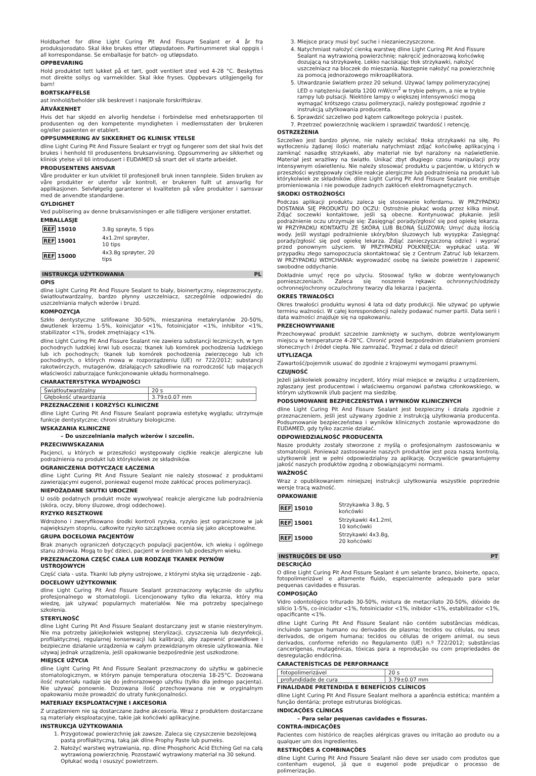Holdbarhet for dline Light Curing Pit And Fissure Sealant er 4 år fra produksjonsdato. Skal ikke brukes etter utløpsdatoen. Partinummeret skal oppgis i all korrespondanse. Se emballasje for batch- og utløpsdato.
OPPBEVARING
Hold produktet tett lukket på et tørt, godt ventilert sted ved 4-28 °C. Beskyttes mot direkte sollys og varmekilder. Skal ikke fryses. Oppbevars utilgjengelig for barn!
BORTSKAFFELSE
ast innhold/beholder slik beskrevet i nasjonale forskriftskrav.
ÅRVÅKENHET
Hvis det har skjedd en alvorlig hendelse i forbindelse med enhetsrapporten til produsenten og den kompetente myndigheten i medlemsstaten der brukeren og/eller pasienten er etablert.
OPPSUMMERING AV SIKKERHET OG KLINISK YTELSE
dline Light Curing Pit And Fissure Sealant er trygt og fungerer som det skal hvis det brukes i henhold til produsentens bruksanvisning. Oppsummering av sikkerhet og klinisk ytelse vil bli introdusert i EUDAMED så snart det vil starte arbeidet.
PRODUSENTENS ANSVAR
Våre produkter er kun utviklet til profesjonell bruk innen tannpleie. Siden bruken av våre produkter er utenfor vår kontroll, er brukeren fullt ut ansvarlig for applikasjonen. Selvfølgelig garanterer vi kvaliteten på våre produkter i samsvar med de anvendte standardene.
GYLDIGHET
Ved publisering av denne bruksanvisningen er alle tidligere versjoner erstattet.
EMBALLASJE
| REF 15010 | 3.8g sprøyte, 5 tips |
| REF 15001 | 4x1.2ml sprøyter, 10 tips |
| REF 15000 | 4x3.8g sprøyter, 20 tips |
INSTRUKCJA UŻYTKOWANIA PL
OPIS
dline Light Curing Pit And Fissure Sealant to biały, bioinertyczny, nieprzezroczysty, światłoutwardzalny, bardzo płynny uszczelniacz, szczególnie odpowiedni do uszczelniania małych wżerów i bruzd.
KOMPOZYCJA
Szkło dentystyczne szlifowane 30-50%, mieszanina metakrylanów 20-50%, dwutlenek krzemu 1-5%, koinicjator <1%, fotoinicjator <1%, inhibitor <1%, stabilizator <1%, środek zmętniający <1%.
dline Light Curing Pit And Fissure Sealant nie zawiera substancji leczniczych, w tym pochodnych ludzkiej krwi lub osocza; tkanek lub komórek pochodzenia ludzkiego lub ich pochodnych; tkanek lub komórek pochodzenia zwierzęcego lub ich pochodnych, o których mowa w rozporządzeniu (UE) nr 722/2012; substancji rakotwórczych, mutagenów, działających szkodliwie na rozrodczość lub mających właściwości zaburzające funkcjonowanie układu hormonalnego.
CHARAKTERYSTYKA WYDAJNOŚCI
| Światłoutwardzalny | 20 s |
| Głębokość utwardzania | 3.79±0.07 mm |
PRZEZNACZENIE I KORZYŚCI KLINICZNE
dline Light Curing Pit And Fissure Sealant poprawia estetykę wyglądu; utrzymuje funkcje dentystyczne; chroni struktury biologiczne.
WSKAZANIA KLINICZNE
– Do uszczelniania małych wżerów i szczelin.
PRZECIWWSKAZANIA
Pacjenci, u których w przeszłości występowały ciężkie reakcje alergiczne lub podrażnienia na produkt lub którykolwiek ze składników.
OGRANICZENIA DOTYCZĄCE ŁĄCZENIA
dline Light Curing Pit And Fissure Sealant nie należy stosować z produktami zawierającymi eugenol, ponieważ eugenol może zakłócać proces polimeryzacji.
NIEPOŻĄDANE SKUTKI UBOCZNE
U osób podatnych produkt może wywoływać reakcje alergiczne lub podrażnienia (skóra, oczy, błony śluzowe, drogi oddechowe).
RYZYKO RESZTKOWE
Wdrożono i zweryfikowano środki kontroli ryzyka, ryzyko jest ograniczone w jak największym stopniu, całkowite ryzyko szczątkowe ocenia się jako akceptowalne.
GRUPA DOCELOWA PACJENTÓW
Brak znanych ograniczeń dotyczących populacji pacjentów, ich wieku i ogólnego stanu zdrowia. Mogą to być dzieci, pacjent w średnim lub podeszłym wieku.
PRZEZNACZONA CZĘŚĆ CIAŁA LUB RODZAJE TKANEK PŁYNÓW USTROJOWYCH
Część ciała - usta. Tkanki lub płyny ustrojowe, z którymi styka się urządzenie - ząb.
DOCELOWY UŻYTKOWNIK
dline Light Curing Pit And Fissure Sealant przeznaczony wyłącznie do użytku profesjonalnego w stomatologii. Licencjonowany tylko dla lekarza, który ma wiedzę, jak używać popularnych materiałów. Nie ma potrzeby specjalnego szkolenia.
STERYLNOŚĆ
dline Light Curing Pit And Fissure Sealant dostarczany jest w stanie niesterylnym. Nie ma potrzeby jakiejkolwiek wstępnej sterylizacji, czyszczenia lub dezynfekcji, profilaktycznej, regularnej konserwacji lub kalibracji, aby zapewnić prawidłowe i bezpieczne działanie urządzenia w całym przewidzianym okresie użytkowania. Nie używaj jednak urządzenia, jeśli opakowanie bezpośrednie jest uszkodzone.
MIEJSCE UŻYCIA
dline Light Curing Pit And Fissure Sealant przeznaczony do użytku w gabinecie stomatologicznym, w którym panuje temperatura otoczenia 18-25°C. Dozowana ilość materiału nadaje się do jednorazowego użytku (tylko dla jednego pacjenta). Nie używać ponownie. Dozowana ilość przechowywana nie w oryginalnym opakowaniu może prowadzić do utraty funkcjonalności.
MATERIAŁY EKSPLOATACYJNE I AKCESORIA
Z urządzeniem nie są dostarczane żadne akcesoria. Wraz z produktem dostarczane są materiały eksploatacyjne, takie jak końcówki aplikacyjne.
INSTRUKCJA UŻYTKOWANIA
1. Przygotować powierzchnię jak zawsze. Zaleca się czyszczenie bezolejową pastą profilaktyczną, taką jak dline Prophy Paste lub pumeks.
2. Nałożyć warstwę wytrawiania, np. dline Phosphoric Acid Etching Gel na całą wytrawioną powierzchnię. Pozostawić wytrawiony materiał na 30 sekund. Opłukać wodą i osuszyć powietrzem.
3. Miejsce pracy musi być suche i niezanieczyszczone.
4. Natychmiast nałożyć cienką warstwę dline Light Curing Pit And Fissure Sealant na wytrawioną powierzchnię: nakręcić jednorazową końcówkę dozującą na strzykawkę. Lekko naciskając tłok strzykawki, nałożyć uszczelniacz na bloczek do mieszania. Następnie nałożyć na powierzchnię za pomocą jednorazowego mikroaplikatora.
5. Utwardzanie światłem przez 20 sekund. Używać lampy polimeryzacyjnej LED o natężeniu światła 1200 mW/cm<sup>2</sup> w trybie pełnym, a nie w trybie rampy lub pulsacji. Niektóre lampy o większej intensywności mogą wymagać krótszego czasu polimeryzacji, należy postępować zgodnie z instrukcją użytkowania producenta.
6. Sprawdzić szczeliwo pod kątem całkowitego pokrycia i pustek.
7. Przetrzeć powierzchnię wacikiem i sprawdzić twardość i retencję.
OSTRZEŻENIA
Szczeliwo jest bardzo płynne, nie należy wciskać tłoka strzykawki na siłę. Po wytłoczeniu żądanej ilości materiału natychmiast zdjąć końcówkę aplikacyjną i zamknąć nasadkę strzykawki, aby materiał nie był narażony na naświetlenie. Materiał jest wrażliwy na światło. Unikać zbyt długiego czasu manipulacji przy intensywnym oświetleniu. Nie należy stosować produktu u pacjentów, u których w przeszłości występowały ciężkie reakcje alergiczne lub podrażnienia na produkt lub którykolwiek ze składników. dline Light Curing Pit And Fissure Sealant nie emituje promieniowania i nie powoduje żadnych zakłóceń elektromagnetycznych.
ŚRODKI OSTROŻNOŚCI
Podczas aplikacji produktu zaleca się stosowanie koferdamu. W PRZYPADKU DOSTANIA SIĘ PRODUKTU DO OCZU: Ostrożnie płukać wodą przez kilka minut. Zdjąć soczewki kontaktowe, jeśli są obecne. Kontynuować płukanie. Jeśli podrażnienie oczu utrzymuje się: Zasięgnąć porady/zgłosić się pod opiekę lekarza. W PRZYPADKU KONTAKTU ZE SKÓRĄ LUB BŁONĄ ŚLUZOWĄ: Umyć dużą ilością wody. Jeśli wystąpi podrażnienie skóry/błon śluzowych lub wysypka: Zasięgnąć porady/zgłosić się pod opiekę lekarza. Zdjąć zanieczyszczoną odzież i wyprać przed ponownym użyciem. W PRZYPADKU POŁKNIĘCIA: wypłukać usta. W przypadku złego samopoczucia skontaktować się z Centrum Zatruć lub lekarzem. W PRZYPADKU WDYCHANIA: wyprowadzić osobę na świeże powietrze i zapewnić swobodne oddychanie.
Dokładnie umyć ręce po użyciu. Stosować tylko w dobrze wentylowanych pomieszczeniach. Zaleca się noszenie rękawic ochronnych/odzieży ochronnej/ochrony oczu/ochrony twarzy dla lekarza i pacjenta.
OKRES TRWAŁOŚCI
Okres trwałości produktu wynosi 4 lata od daty produkcji. Nie używać po upływie terminu ważności. W całej korespondencji należy podawać numer partii. Data serii i data ważności znajduje się na opakowaniu.
PRZECHOWYWANIE
Przechowywać produkt szczelnie zamknięty w suchym, dobrze wentylowanym miejscu w temperaturze 4-28°C. Chronić przed bezpośrednim działaniem promieni słonecznych i źródeł ciepła. Nie zamrażać. Trzymać z dala od dzieci!
UTYLIZACJA
Zawartość/pojemnik usuwać do zgodnie z krajowymi wymogami prawnymi.
CZUJNOŚĆ
Jeżeli jakikolwiek poważny incydent, który miał miejsce w związku z urządzeniem, zgłaszany jest producentowi i właściwemu organowi państwa członkowskiego, w którym użytkownik i/lub pacjent ma siedzibę.
PODSUMOWANIE BEZPIECZEŃSTWA I WYNIKÓW KLINICZNYCH
dline Light Curing Pit And Fissure Sealant jest bezpieczny i działa zgodnie z przeznaczeniem, jeśli jest używany zgodnie z instrukcją użytkowania producenta. Podsumowanie bezpieczeństwa i wyników klinicznych zostanie wprowadzone do EUDAMED, gdy tylko zacznie działać.
ODPOWIEDZIALNOŚĆ PRODUCENTA
Nasze produkty zostały stworzone z myślą o profesjonalnym zastosowaniu w stomatologii. Ponieważ zastosowanie naszych produktów jest poza naszą kontrolą, użytkownik jest w pełni odpowiedzialny za aplikację. Oczywiście gwarantujemy jakość naszych produktów zgodną z obowiązującymi normami.
WAŻNOŚĆ
Wraz z opublikowaniem niniejszej instrukcji użytkowania wszystkie poprzednie wersje tracą ważność.
OPAKOWANIE
| REF 15010 | Strzykawka 3.8g, 5 końcówki |
| REF 15001 | Strzykawki 4x1.2ml, 10 końcówki |
| REF 15000 | Strzykawki 4x3.8g, 20 końcówki |
INSTRUÇÕES DE USO PT
DESCRIÇÃO
O dline Light Curing Pit And Fissure Sealant é um selante branco, bioinerte, opaco, fotopolimerizável e altamente fluido, especialmente adequado para selar pequenas cavidades e fissuras.
COMPOSIÇÃO
Vidro odontológico triturado 30-50%, mistura de metacrilato 20-50%, dióxido de silício 1-5%, co-iniciador <1%, fotoiniciador <1%, inibidor <1%, estabilizador <1%, opacificante <1%.
dline Light Curing Pit And Fissure Sealant não contém substâncias médicas, incluindo sangue humano ou derivados de plasma; tecidos ou células, ou seus derivados, de origem humana; tecidos ou células de origem animal, ou seus derivados, conforme referido no Regulamento (UE) n.º 722/2012; substâncias cancerígenas, mutagénicas, tóxicas para a reprodução ou com propriedades de desregulação endócrina.
CARACTERÍSTICAS DE PERFORMANCE
| fotopolimerizável | 20 s |
| profundidade de cura | 3.79±0.07 mm |
FINALIDADE PRETENDIDA E BENEFÍCIOS CLÍNICOS
dline Light Curing Pit And Fissure Sealant melhora a aparência estética; mantém a função dentária; protege estruturas biológicas.
INDICAÇÕES CLÍNICAS
– Para selar pequenas cavidades e fissuras.
CONTRA-INDICAÇÕES
Pacientes com histórico de reações alérgicas graves ou irritação ao produto ou a qualquer um dos ingredientes.
RESTRIÇÕES A COMBINAÇÕES
dline Light Curing Pit And Fissure Sealant não deve ser usado com produtos que contenham eugenol, já que o eugenol pode prejudicar o processo de polimerização.